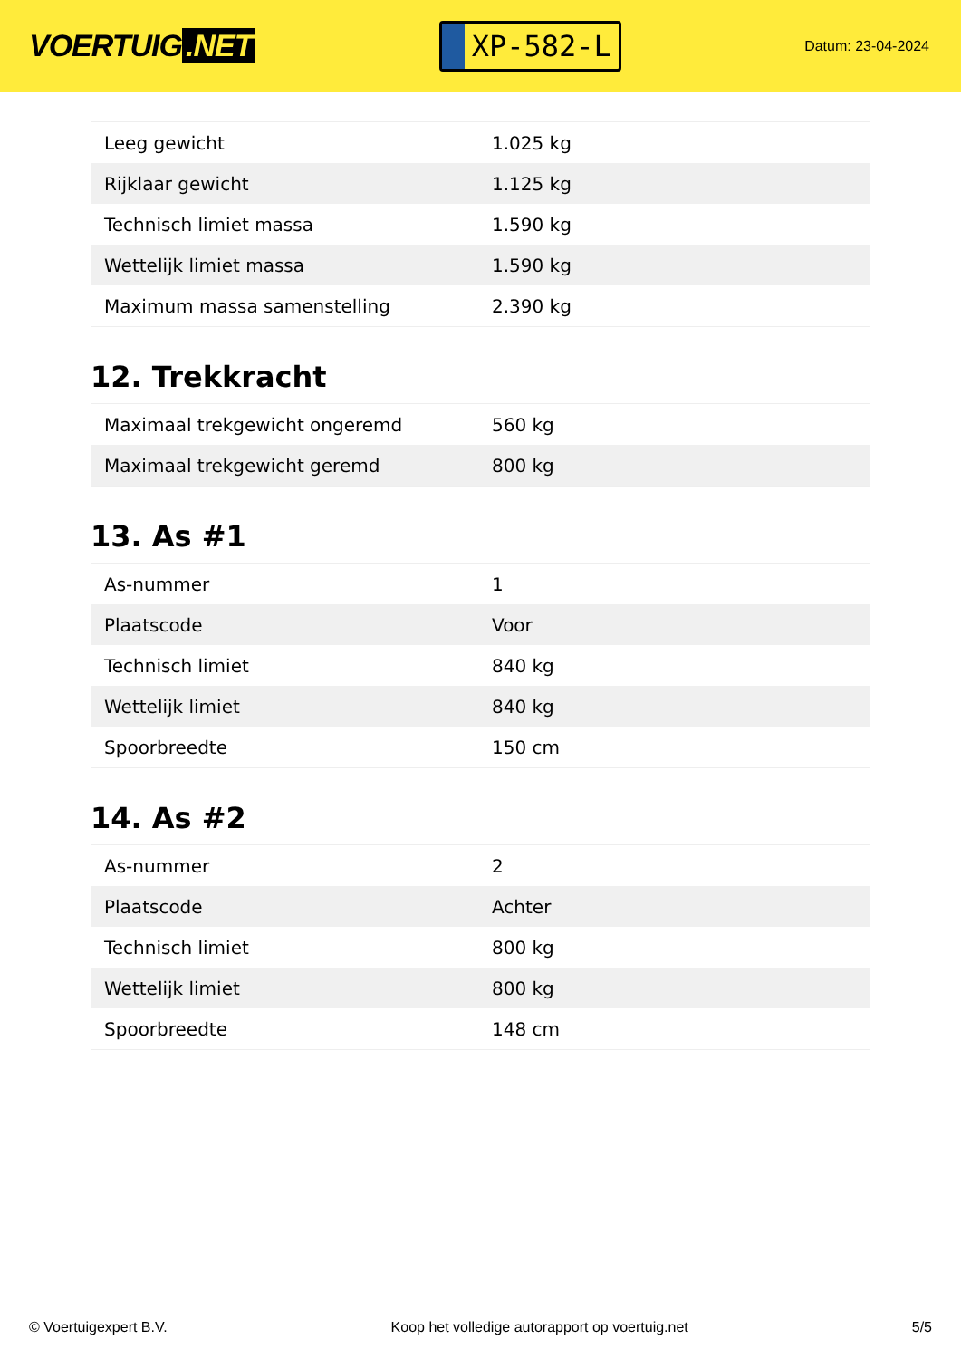VOERTUIG.NET
XP-582-L
Datum: 23-04-2024
| Leeg gewicht | 1.025 kg |
| Rijklaar gewicht | 1.125 kg |
| Technisch limiet massa | 1.590 kg |
| Wettelijk limiet massa | 1.590 kg |
| Maximum massa samenstelling | 2.390 kg |
12. Trekkracht
| Maximaal trekgewicht ongeremd | 560 kg |
| Maximaal trekgewicht geremd | 800 kg |
13. As #1
| As-nummer | 1 |
| Plaatscode | Voor |
| Technisch limiet | 840 kg |
| Wettelijk limiet | 840 kg |
| Spoorbreedte | 150 cm |
14. As #2
| As-nummer | 2 |
| Plaatscode | Achter |
| Technisch limiet | 800 kg |
| Wettelijk limiet | 800 kg |
| Spoorbreedte | 148 cm |
© Voertuigexpert B.V. Koop het volledige autorapport op voertuig.net 5/5